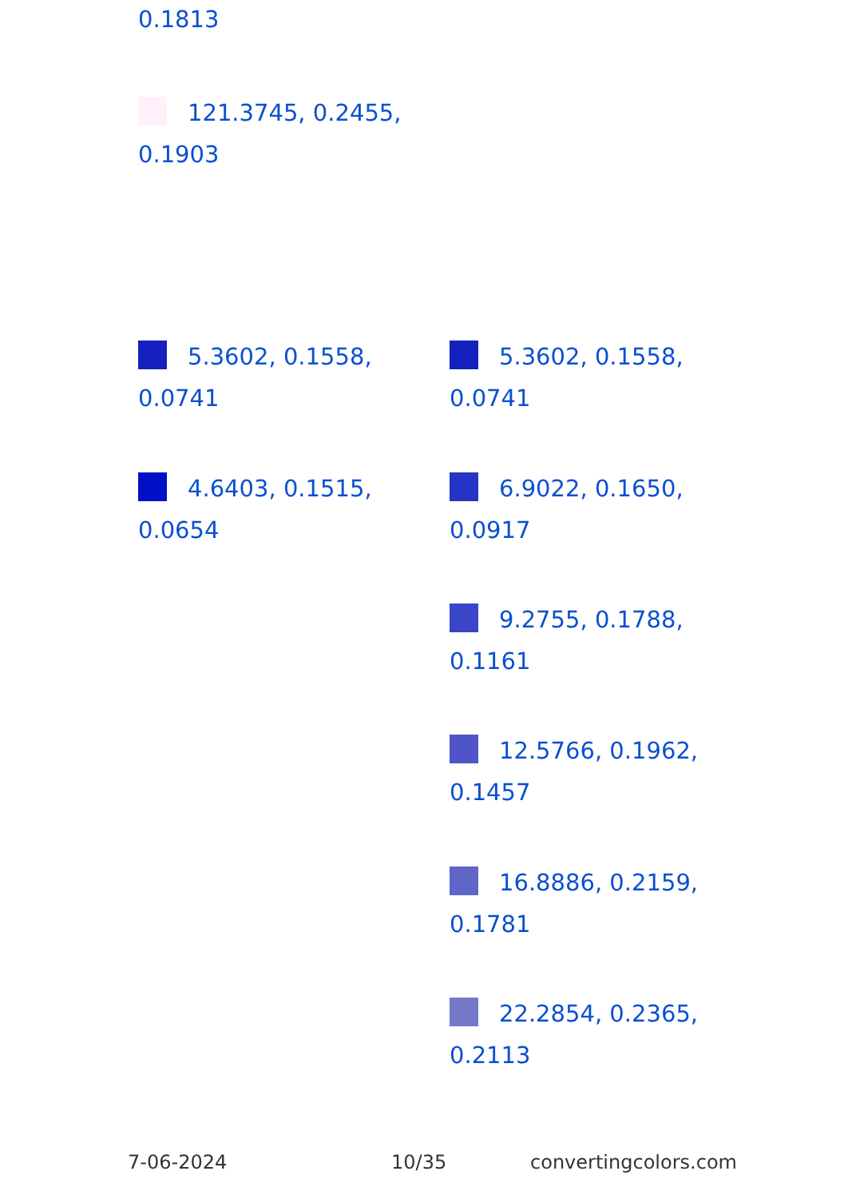0.1813
121.3745, 0.2455, 0.1903
5.3602, 0.1558, 0.0741
4.6403, 0.1515, 0.0654
5.3602, 0.1558, 0.0741
6.9022, 0.1650, 0.0917
9.2755, 0.1788, 0.1161
12.5766, 0.1962, 0.1457
16.8886, 0.2159, 0.1781
22.2854, 0.2365, 0.2113
7-06-2024 10/35 convertingcolors.com